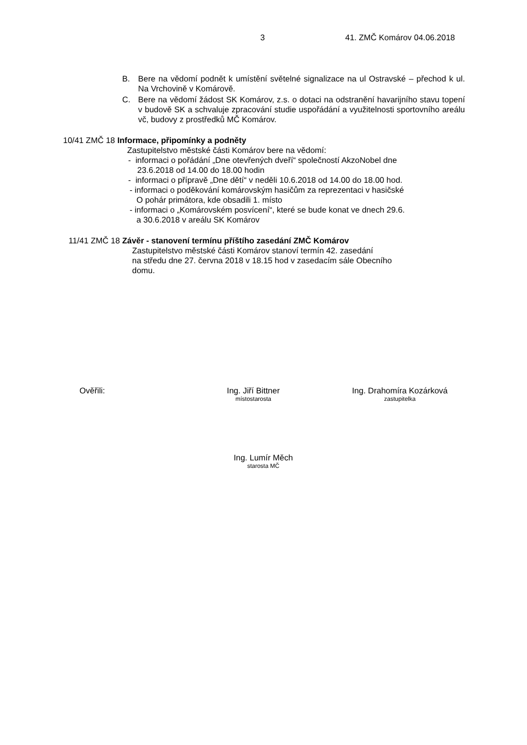3 41. ZMČ Komárov 04.06.2018
B. Bere na vědomí podnět k umístění světelné signalizace na ul Ostravské – přechod k ul. Na Vrchovině v Komárově.
C. Bere na vědomí žádost SK Komárov, z.s. o dotaci na odstranění havarijního stavu topení v budově SK a schvaluje zpracování studie uspořádání a využitelnosti sportovního areálu vč, budovy z prostředků MČ Komárov.
10/41 ZMČ 18 Informace, připomínky a podněty
Zastupitelstvo městské části Komárov bere na vědomí:
- informaci o pořádání „Dne otevřených dveří“ společností AkzoNobel dne
23.6.2018 od 14.00 do 18.00 hodin
- informaci o přípravě „Dne dětí“ v neděli 10.6.2018 od 14.00 do 18.00 hod.
- informaci o poděkování komárovským hasičům za reprezentaci v hasičské
O pohár primátora, kde obsadili 1. místo
- informaci o „Komárovském posvícení“, které se bude konat ve dnech 29.6.
a 30.6.2018 v areálu SK Komárov
11/41 ZMČ 18 Závěr - stanovení termínu příštího zasedání ZMČ Komárov
Zastupitelstvo městské části Komárov stanoví termín 42. zasedání
na středu dne 27. června 2018 v 18.15 hod v zasedacím sále Obecního
domu.
Ověřili: Ing. Jiří Bittner
místostarosta
Ing. Drahomíra Kozárková
zastupitelka
Ing. Lumír Měch
starosta MČ